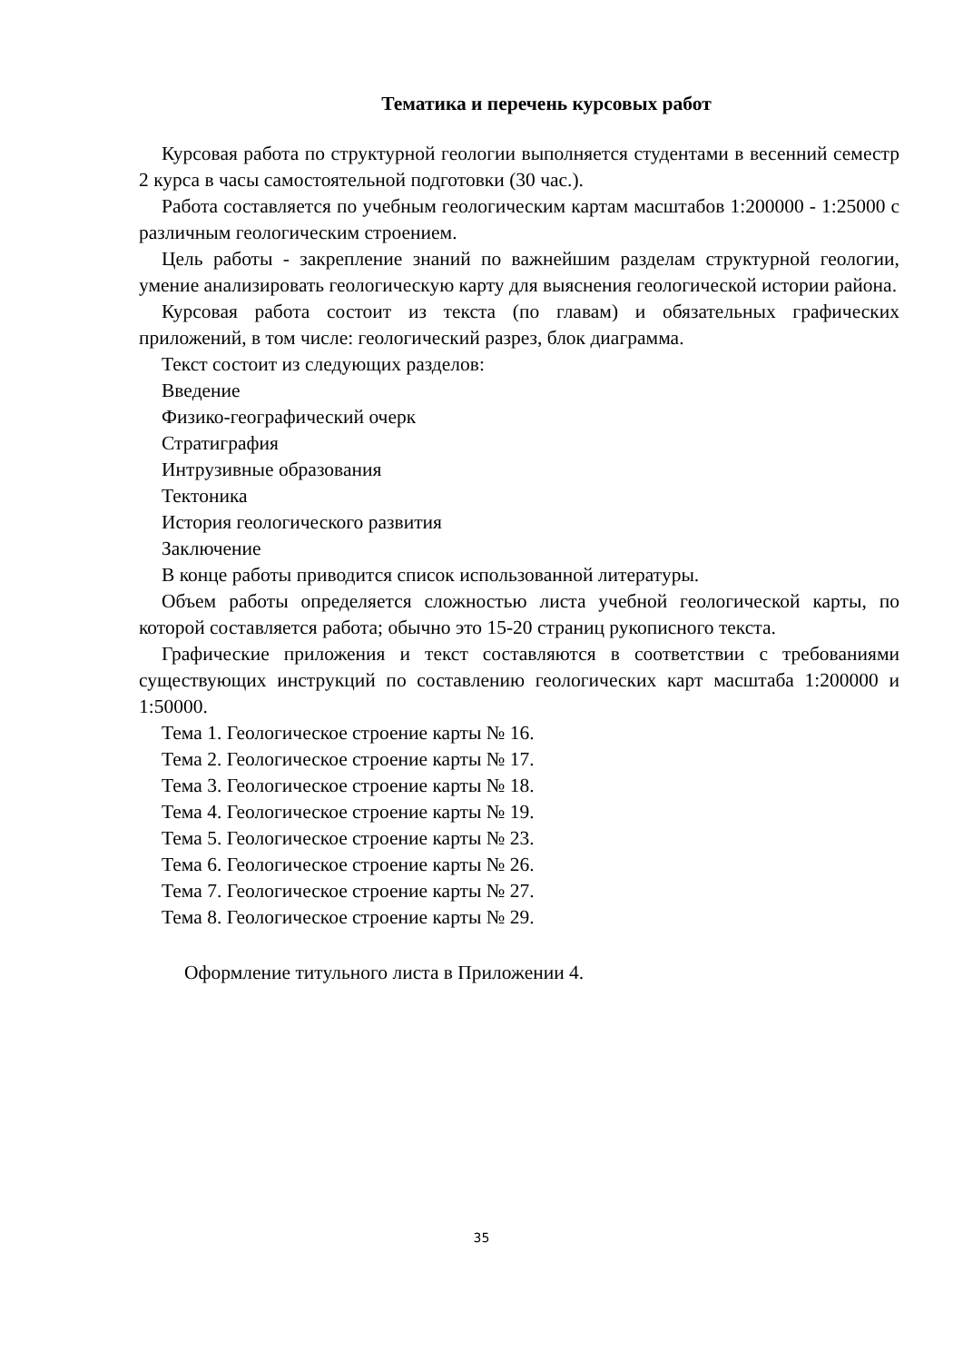Тематика и перечень курсовых работ
Курсовая работа по структурной геологии выполняется студентами в весенний семестр 2 курса в часы самостоятельной подготовки (30 час.).
Работа составляется по учебным геологическим картам масштабов 1:200000 - 1:25000 с различным геологическим строением.
Цель работы - закрепление знаний по важнейшим разделам структурной геологии, умение анализировать геологическую карту для выяснения геологической истории района.
Курсовая работа состоит из текста (по главам) и обязательных графических приложений, в том числе: геологический разрез, блок диаграмма.
Текст состоит из следующих разделов:
Введение
Физико-географический очерк
Стратиграфия
Интрузивные образования
Тектоника
История геологического развития
Заключение
В конце работы приводится список использованной литературы.
Объем работы определяется сложностью листа учебной геологической карты, по которой составляется работа; обычно это 15-20 страниц рукописного текста.
Графические приложения и текст составляются в соответствии с требованиями существующих инструкций по составлению геологических карт масштаба 1:200000 и 1:50000.
Тема 1. Геологическое строение карты № 16.
Тема 2. Геологическое строение карты № 17.
Тема 3. Геологическое строение карты № 18.
Тема 4. Геологическое строение карты № 19.
Тема 5. Геологическое строение карты № 23.
Тема 6. Геологическое строение карты № 26.
Тема 7. Геологическое строение карты № 27.
Тема 8. Геологическое строение карты № 29.
Оформление титульного листа в Приложении 4.
35